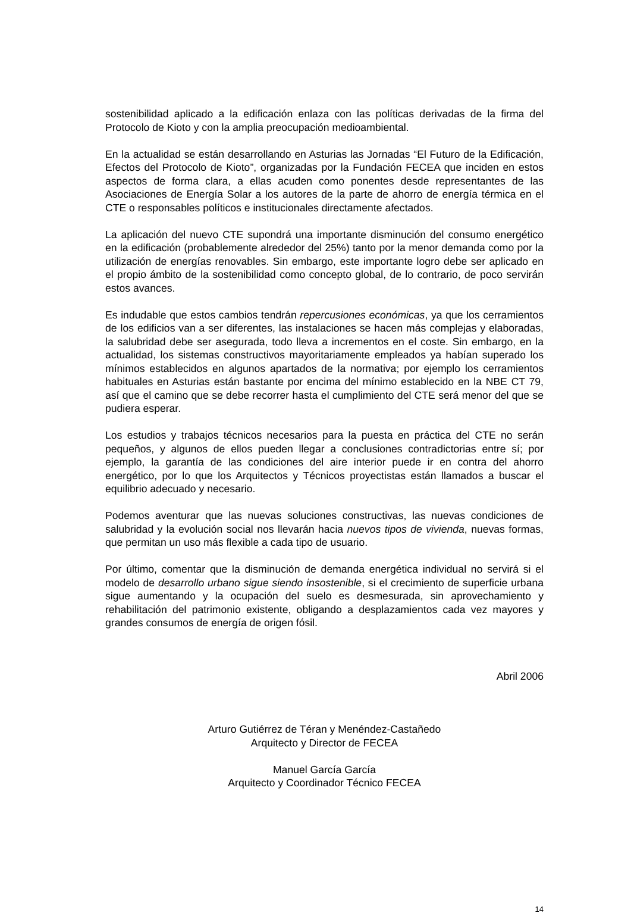sostenibilidad aplicado a la edificación enlaza con las políticas derivadas de la firma del Protocolo de Kioto y con la amplia preocupación medioambiental.
En la actualidad se están desarrollando en Asturias las Jornadas “El Futuro de la Edificación, Efectos del Protocolo de Kioto”, organizadas por la Fundación FECEA que inciden en estos aspectos de forma clara, a ellas acuden como ponentes desde representantes de las Asociaciones de Energía Solar a los autores de la parte de ahorro de energía térmica en el CTE o responsables políticos e institucionales directamente afectados.
La aplicación del nuevo CTE supondrá una importante disminución del consumo energético en la edificación (probablemente alrededor del 25%) tanto por la menor demanda como por la utilización de energías renovables. Sin embargo, este importante logro debe ser aplicado en el propio ámbito de la sostenibilidad como concepto global, de lo contrario, de poco servirán estos avances.
Es indudable que estos cambios tendrán repercusiones económicas, ya que los cerramientos de los edificios van a ser diferentes, las instalaciones se hacen más complejas y elaboradas, la salubridad debe ser asegurada, todo lleva a incrementos en el coste. Sin embargo, en la actualidad, los sistemas constructivos mayoritariamente empleados ya habían superado los mínimos establecidos en algunos apartados de la normativa; por ejemplo los cerramientos habituales en Asturias están bastante por encima del mínimo establecido en la NBE CT 79, así que el camino que se debe recorrer hasta el cumplimiento del CTE será menor del que se pudiera esperar.
Los estudios y trabajos técnicos necesarios para la puesta en práctica del CTE no serán pequeños, y algunos de ellos pueden llegar a conclusiones contradictorias entre sí; por ejemplo, la garantía de las condiciones del aire interior puede ir en contra del ahorro energético, por lo que los Arquitectos y Técnicos proyectistas están llamados a buscar el equilibrio adecuado y necesario.
Podemos aventurar que las nuevas soluciones constructivas, las nuevas condiciones de salubridad y la evolución social nos llevarán hacia nuevos tipos de vivienda, nuevas formas, que permitan un uso más flexible a cada tipo de usuario.
Por último, comentar que la disminución de demanda energética individual no servirá si el modelo de desarrollo urbano sigue siendo insostenible, si el crecimiento de superficie urbana sigue aumentando y la ocupación del suelo es desmesurada, sin aprovechamiento y rehabilitación del patrimonio existente, obligando a desplazamientos cada vez mayores y grandes consumos de energía de origen fósil.
Abril 2006
Arturo Gutiérrez de Téran y Menéndez-Castañedo
Arquitecto y Director de FECEA
Manuel García García
Arquitecto y Coordinador Técnico FECEA
14